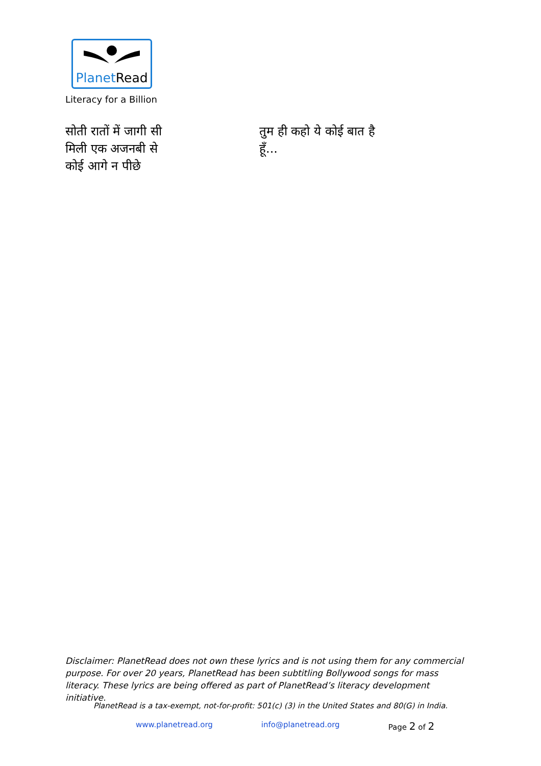PlanetRead
Literacy for a Billion
सोती रातों में जागी सी
मिली एक अजनबी से
कोई आगे न पीछे
तुम ही कहो ये कोई बात है
हूँ...
Disclaimer: PlanetRead does not own these lyrics and is not using them for any commercial purpose. For over 20 years, PlanetRead has been subtitling Bollywood songs for mass literacy. These lyrics are being offered as part of PlanetRead’s literacy development initiative.
PlanetRead is a tax-exempt, not-for-profit: 501(c) (3) in the United States and 80(G) in India.
www.planetread.org info@planetread.org Page 2 of 2